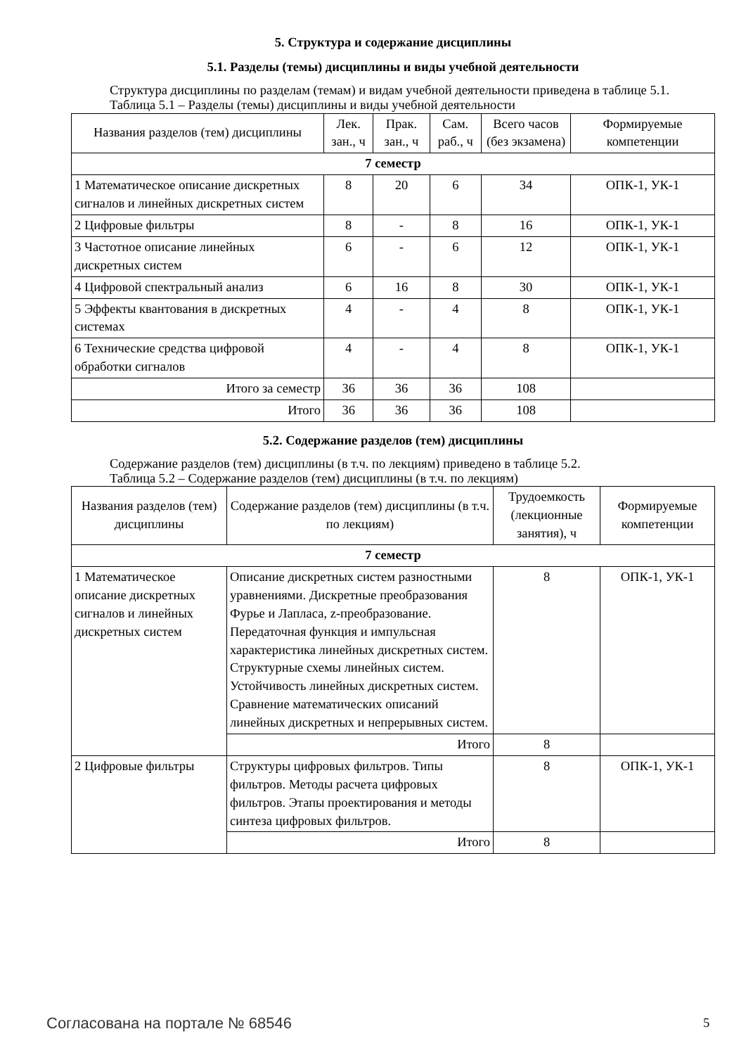5. Структура и содержание дисциплины
5.1. Разделы (темы) дисциплины и виды учебной деятельности
Структура дисциплины по разделам (темам) и видам учебной деятельности приведена в таблице 5.1.
Таблица 5.1 – Разделы (темы) дисциплины и виды учебной деятельности
| Названия разделов (тем) дисциплины | Лек. зан., ч | Прак. зан., ч | Сам. раб., ч | Всего часов (без экзамена) | Формируемые компетенции |
| --- | --- | --- | --- | --- | --- |
| 7 семестр | | | | | |
| 1 Математическое описание дискретных сигналов и линейных дискретных систем | 8 | 20 | 6 | 34 | ОПК-1, УК-1 |
| 2 Цифровые фильтры | 8 | - | 8 | 16 | ОПК-1, УК-1 |
| 3 Частотное описание линейных дискретных систем | 6 | - | 6 | 12 | ОПК-1, УК-1 |
| 4 Цифровой спектральный анализ | 6 | 16 | 8 | 30 | ОПК-1, УК-1 |
| 5 Эффекты квантования в дискретных системах | 4 | - | 4 | 8 | ОПК-1, УК-1 |
| 6 Технические средства цифровой обработки сигналов | 4 | - | 4 | 8 | ОПК-1, УК-1 |
| Итого за семестр | 36 | 36 | 36 | 108 | |
| Итого | 36 | 36 | 36 | 108 | |
5.2. Содержание разделов (тем) дисциплины
Содержание разделов (тем) дисциплины (в т.ч. по лекциям) приведено в таблице 5.2.
Таблица 5.2 – Содержание разделов (тем) дисциплины (в т.ч. по лекциям)
| Названия разделов (тем) дисциплины | Содержание разделов (тем) дисциплины (в т.ч. по лекциям) | Трудоемкость (лекционные занятия), ч | Формируемые компетенции |
| --- | --- | --- | --- |
| 7 семестр | | | |
| 1 Математическое описание дискретных сигналов и линейных дискретных систем | Описание дискретных систем разностными уравнениями. Дискретные преобразования Фурье и Лапласа, z-преобразование. Передаточная функция и импульсная характеристика линейных дискретных систем. Структурные схемы линейных систем. Устойчивость линейных дискретных систем. Сравнение математических описаний линейных дискретных и непрерывных систем. | 8 | ОПК-1, УК-1 |
| | Итого | 8 | |
| 2 Цифровые фильтры | Структуры цифровых фильтров. Типы фильтров. Методы расчета цифровых фильтров. Этапы проектирования и методы синтеза цифровых фильтров. | 8 | ОПК-1, УК-1 |
| | Итого | 8 | |
Согласована на портале № 68546 5